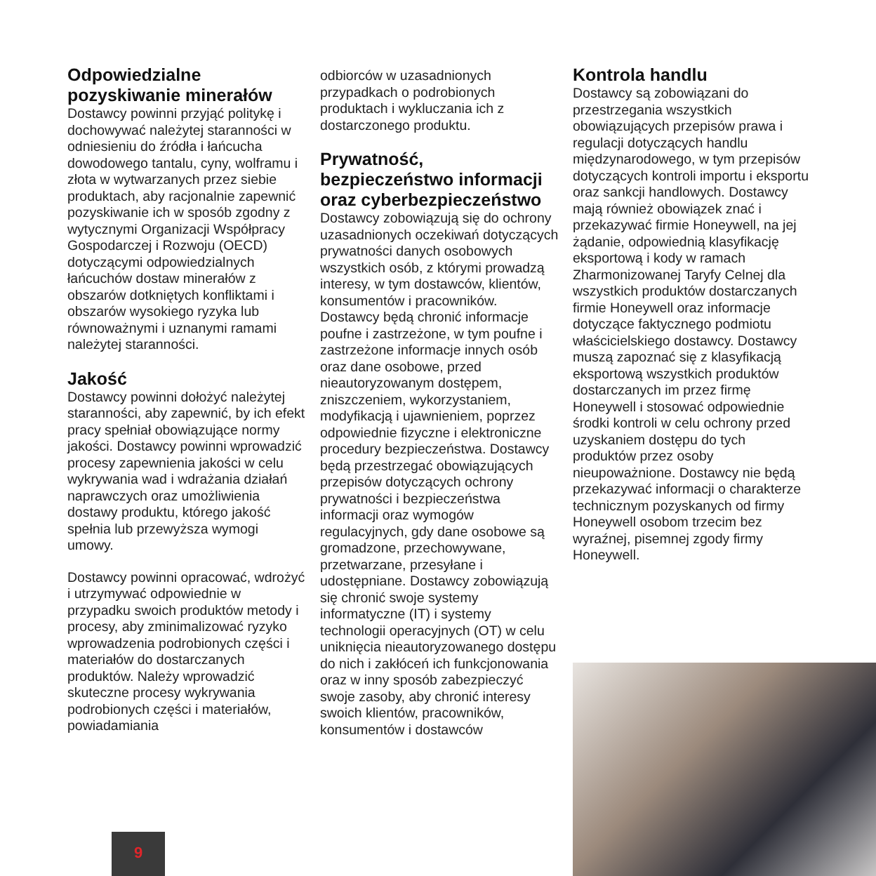Odpowiedzialne pozyskiwanie minerałów
Dostawcy powinni przyjąć politykę i dochowywać należytej staranności w odniesieniu do źródła i łańcucha dowodowego tantalu, cyny, wolframu i złota w wytwarzanych przez siebie produktach, aby racjonalnie zapewnić pozyskiwanie ich w sposób zgodny z wytycznymi Organizacji Współpracy Gospodarczej i Rozwoju (OECD) dotyczącymi odpowiedzialnych łańcuchów dostaw minerałów z obszarów dotkniętych konfliktami i obszarów wysokiego ryzyka lub równoważnymi i uznanymi ramami należytej staranności.
Jakość
Dostawcy powinni dołożyć należytej staranności, aby zapewnić, by ich efekt pracy spełniał obowiązujące normy jakości. Dostawcy powinni wprowadzić procesy zapewnienia jakości w celu wykrywania wad i wdrażania działań naprawczych oraz umożliwienia dostawy produktu, którego jakość spełnia lub przewyższa wymogi umowy.
Dostawcy powinni opracować, wdrożyć i utrzymywać odpowiednie w przypadku swoich produktów metody i procesy, aby zminimalizować ryzyko wprowadzenia podrobionych części i materiałów do dostarczanych produktów. Należy wprowadzić skuteczne procesy wykrywania podrobionych części i materiałów, powiadamiania
odbiorców w uzasadnionych przypadkach o podrobionych produktach i wykluczania ich z dostarczonego produktu.
Prywatność, bezpieczeństwo informacji oraz cyberbezpieczeństwo
Dostawcy zobowiązują się do ochrony uzasadnionych oczekiwań dotyczących prywatności danych osobowych wszystkich osób, z którymi prowadzą interesy, w tym dostawców, klientów, konsumentów i pracowników. Dostawcy będą chronić informacje poufne i zastrzeżone, w tym poufne i zastrzeżone informacje innych osób oraz dane osobowe, przed nieautoryzowanym dostępem, zniszczeniem, wykorzystaniem, modyfikacją i ujawnieniem, poprzez odpowiednie fizyczne i elektroniczne procedury bezpieczeństwa. Dostawcy będą przestrzegać obowiązujących przepisów dotyczących ochrony prywatności i bezpieczeństwa informacji oraz wymogów regulacyjnych, gdy dane osobowe są gromadzone, przechowywane, przetwarzane, przesyłane i udostępniane. Dostawcy zobowiązują się chronić swoje systemy informatyczne (IT) i systemy technologii operacyjnych (OT) w celu uniknięcia nieautoryzowanego dostępu do nich i zakłóceń ich funkcjonowania oraz w inny sposób zabezpieczyć swoje zasoby, aby chronić interesy swoich klientów, pracowników, konsumentów i dostawców
Kontrola handlu
Dostawcy są zobowiązani do przestrzegania wszystkich obowiązujących przepisów prawa i regulacji dotyczących handlu międzynarodowego, w tym przepisów dotyczących kontroli importu i eksportu oraz sankcji handlowych. Dostawcy mają również obowiązek znać i przekazywać firmie Honeywell, na jej żądanie, odpowiednią klasyfikację eksportową i kody w ramach Zharmonizowanej Taryfy Celnej dla wszystkich produktów dostarczanych firmie Honeywell oraz informacje dotyczące faktycznego podmiotu właścicielskiego dostawcy. Dostawcy muszą zapoznać się z klasyfikacją eksportową wszystkich produktów dostarczanych im przez firmę Honeywell i stosować odpowiednie środki kontroli w celu ochrony przed uzyskaniem dostępu do tych produktów przez osoby nieupoważnione. Dostawcy nie będą przekazywać informacji o charakterze technicznym pozyskanych od firmy Honeywell osobom trzecim bez wyraźnej, pisemnej zgody firmy Honeywell.
9